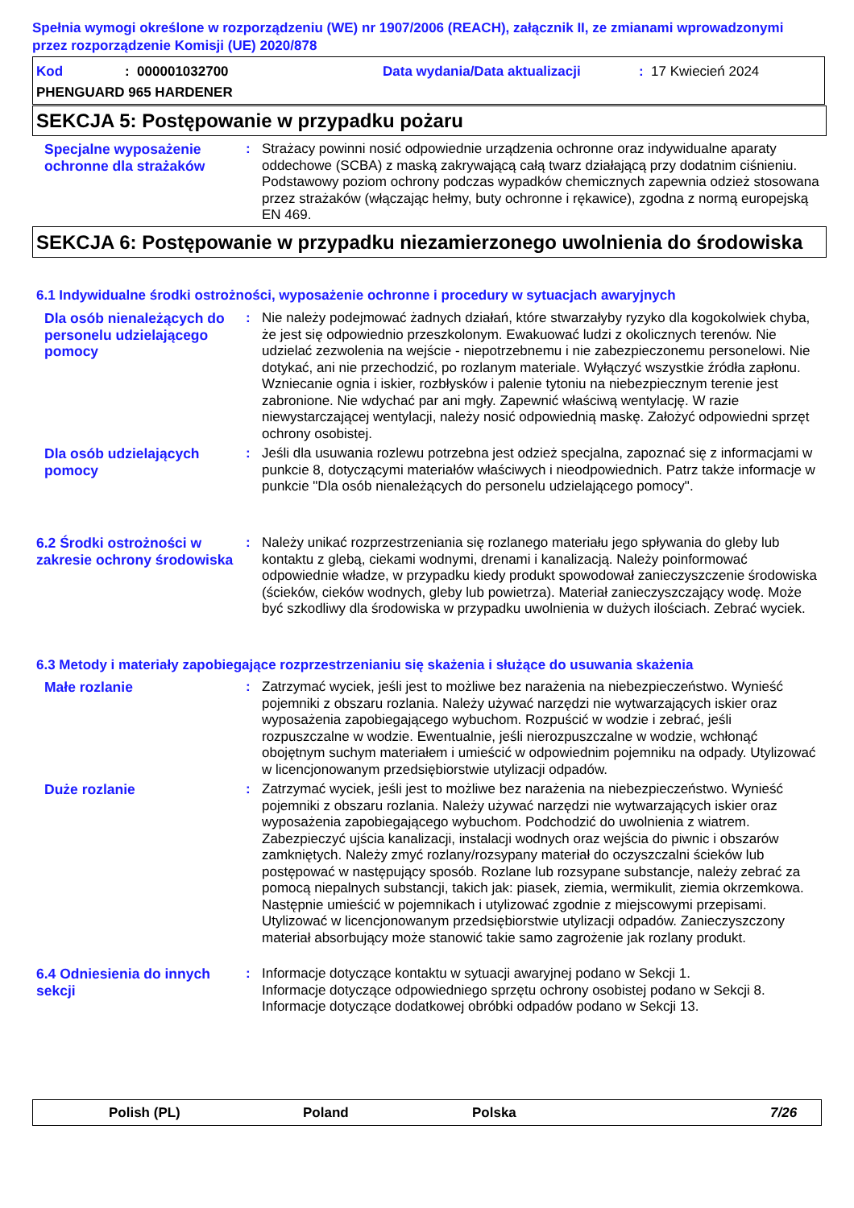Spełnia wymogi określone w rozporządzeniu (WE) nr 1907/2006 (REACH), załącznik II, ze zmianami wprowadzonymi przez rozporządzenie Komisji (UE) 2020/878
Kod: 000001032700 Data wydania/Data aktualizacji: 17 Kwiecień 2024
PHENGUARD 965 HARDENER
SEKCJA 5: Postępowanie w przypadku pożaru
Specjalne wyposażenie ochronne dla strażaków
: Strażacy powinni nosić odpowiednie urządzenia ochronne oraz indywidualne aparaty oddechowe (SCBA) z maską zakrywającą całą twarz działającą przy dodatnim ciśnieniu. Podstawowy poziom ochrony podczas wypadków chemicznych zapewnia odzież stosowana przez strażaków (włączając hełmy, buty ochronne i rękawice), zgodna z normą europejską EN 469.
SEKCJA 6: Postępowanie w przypadku niezamierzonego uwolnienia do środowiska
6.1 Indywidualne środki ostrożności, wyposażenie ochronne i procedury w sytuacjach awaryjnych
Dla osób nienależących do personelu udzielającego pomocy
: Nie należy podejmować żadnych działań, które stwarzałyby ryzyko dla kogokolwiek chyba, że jest się odpowiednio przeszkolonym. Ewakuować ludzi z okolicznych terenów. Nie udzielać zezwolenia na wejście - niepotrzebnemu i nie zabezpieczonemu personelowi. Nie dotykać, ani nie przechodzić, po rozlanym materiale. Wyłączyć wszystkie źródła zapłonu. Wzniecanie ognia i iskier, rozbłysków i palenie tytoniu na niebezpiecznym terenie jest zabronione. Nie wdychać par ani mgły. Zapewnić właściwą wentylację. W razie niewystarczającej wentylacji, należy nosić odpowiednią maskę. Założyć odpowiedni sprzęt ochrony osobistej.
Dla osób udzielających pomocy
: Jeśli dla usuwania rozlewu potrzebna jest odzież specjalna, zapoznać się z informacjami w punkcie 8, dotyczącymi materiałów właściwych i nieodpowiednich. Patrz także informacje w punkcie "Dla osób nienależących do personelu udzielającego pomocy".
6.2 Środki ostrożności w zakresie ochrony środowiska
: Należy unikać rozprzestrzeniania się rozlanego materiału jego spływania do gleby lub kontaktu z glebą, ciekami wodnymi, drenami i kanalizacją. Należy poinformować odpowiednie władze, w przypadku kiedy produkt spowodował zanieczyszczenie środowiska (ścieków, cieków wodnych, gleby lub powietrza). Materiał zanieczyszczający wodę. Może być szkodliwy dla środowiska w przypadku uwolnienia w dużych ilościach. Zebrać wyciek.
6.3 Metody i materiały zapobiegające rozprzestrzenianiu się skażenia i służące do usuwania skażenia
Małe rozlanie : Zatrzymać wyciek, jeśli jest to możliwe bez narażenia na niebezpieczeństwo. Wynieść pojemniki z obszaru rozlania. Należy używać narzędzi nie wytwarzających iskier oraz wyposażenia zapobiegającego wybuchom. Rozpuścić w wodzie i zebrać, jeśli rozpuszczalne w wodzie. Ewentualnie, jeśli nierozpuszczalne w wodzie, wchłonąć obojętnym suchym materiałem i umieścić w odpowiednim pojemniku na odpady. Utylizować w licencjonowanym przedsiębiorstwie utylizacji odpadów.
Duże rozlanie : Zatrzymać wyciek, jeśli jest to możliwe bez narażenia na niebezpieczeństwo. Wynieść pojemniki z obszaru rozlania. Należy używać narzędzi nie wytwarzających iskier oraz wyposażenia zapobiegającego wybuchom. Podchodzić do uwolnienia z wiatrem. Zabezpieczyć ujścia kanalizacji, instalacji wodnych oraz wejścia do piwnic i obszarów zamkniętych. Należy zmyć rozlany/rozsypany materiał do oczyszczalni ścieków lub postępować w następujący sposób. Rozlane lub rozsypane substancje, należy zebrać za pomocą niepalnych substancji, takich jak: piasek, ziemia, wermikulit, ziemia okrzemkowa. Następnie umieścić w pojemnikach i utylizować zgodnie z miejscowymi przepisami. Utylizować w licencjonowanym przedsiębiorstwie utylizacji odpadów. Zanieczyszczony materiał absorbujący może stanowić takie samo zagrożenie jak rozlany produkt.
6.4 Odniesienia do innych sekcji
: Informacje dotyczące kontaktu w sytuacji awaryjnej podano w Sekcji 1.
Informacje dotyczące odpowiedniego sprzętu ochrony osobistej podano w Sekcji 8.
Informacje dotyczące dodatkowej obróbki odpadów podano w Sekcji 13.
Polish (PL) Poland Polska 7/26